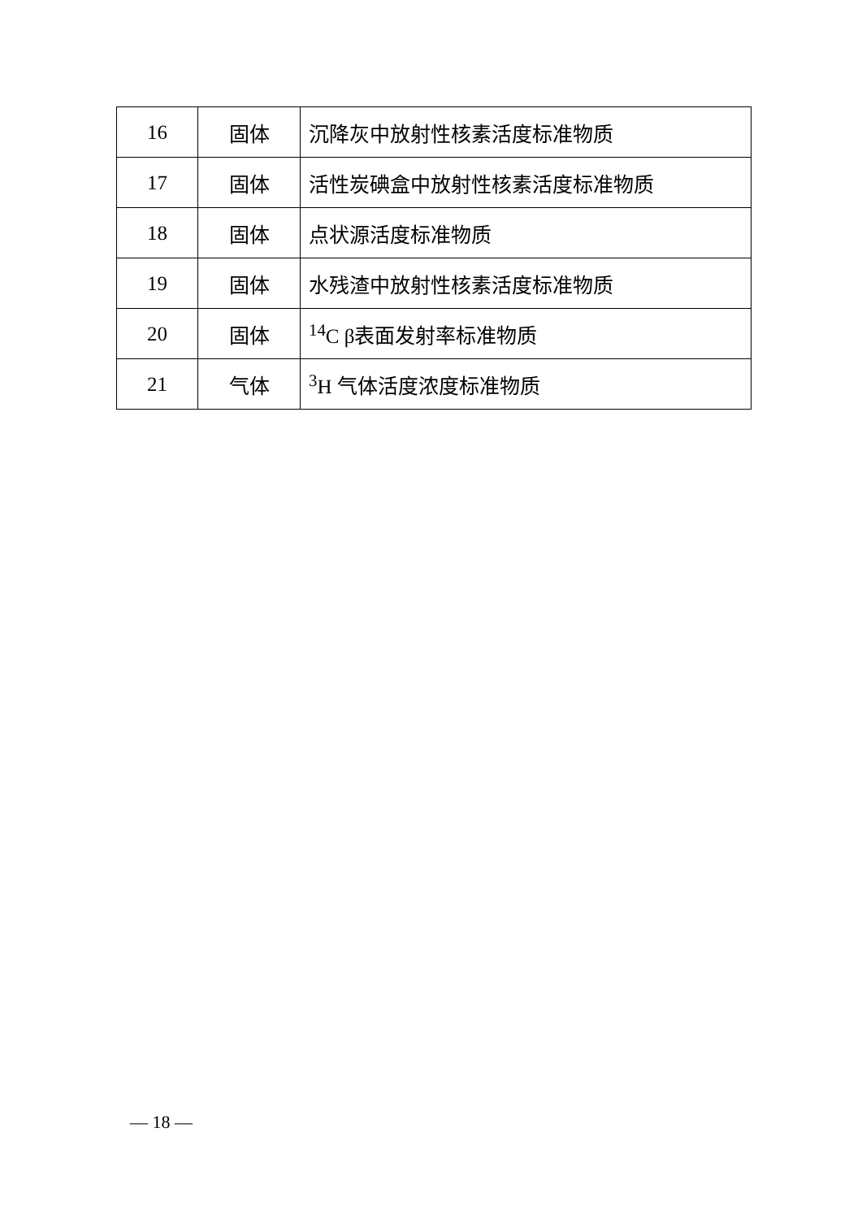| 16 | 固体 | 沉降灰中放射性核素活度标准物质 |
| 17 | 固体 | 活性炭碘盒中放射性核素活度标准物质 |
| 18 | 固体 | 点状源活度标准物质 |
| 19 | 固体 | 水残渣中放射性核素活度标准物质 |
| 20 | 固体 | <sup>14</sup>C β表面发射率标准物质 |
| 21 | 气体 | <sup>3</sup>H 气体活度浓度标准物质 |
— 18 —